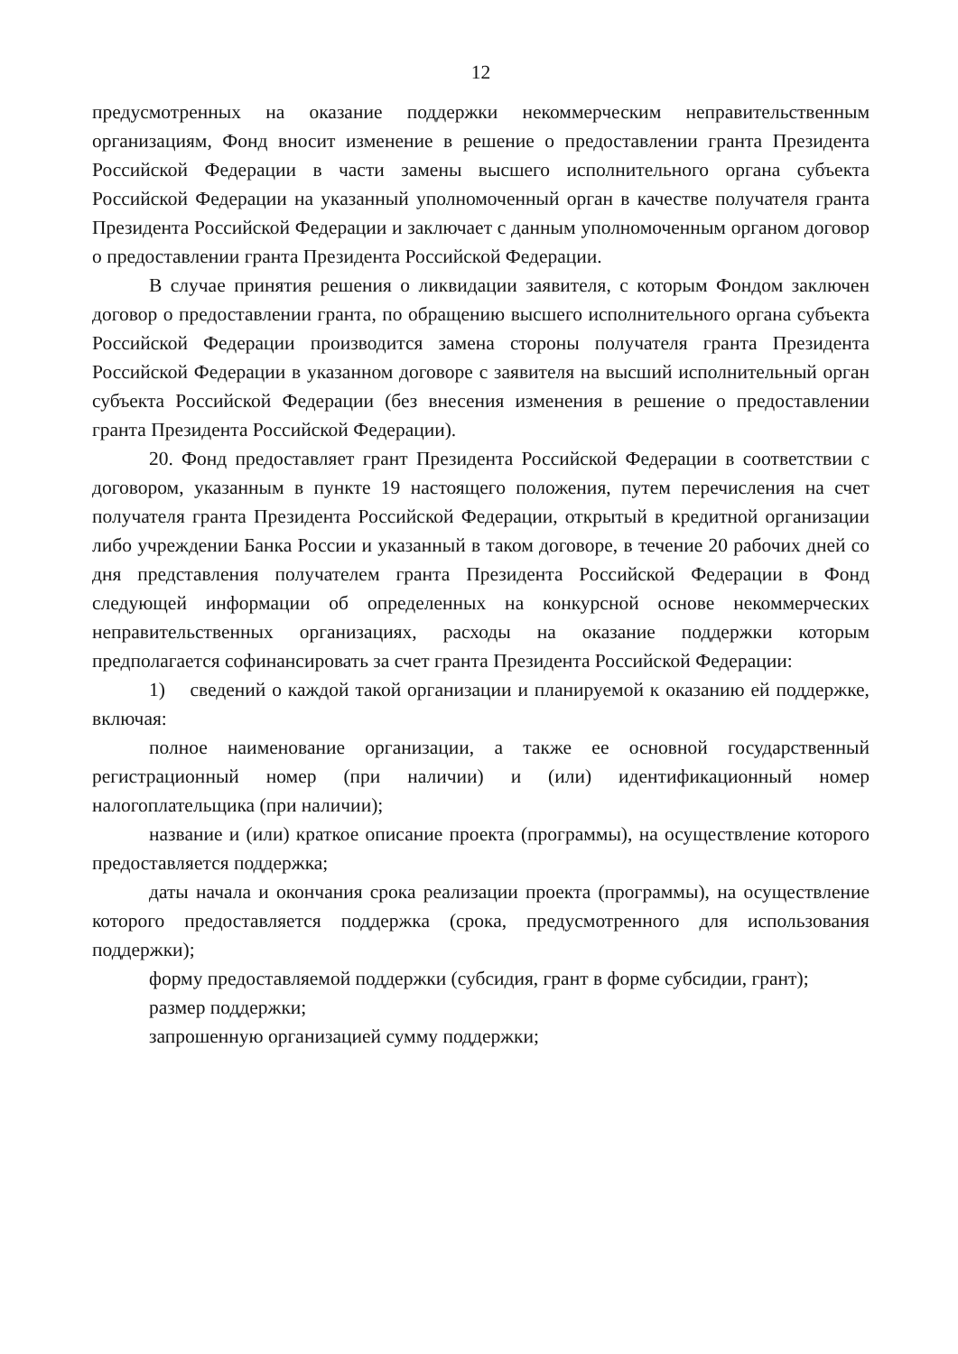12
предусмотренных на оказание поддержки некоммерческим неправительственным организациям, Фонд вносит изменение в решение о предоставлении гранта Президента Российской Федерации в части замены высшего исполнительного органа субъекта Российской Федерации на указанный уполномоченный орган в качестве получателя гранта Президента Российской Федерации и заключает с данным уполномоченным органом договор о предоставлении гранта Президента Российской Федерации.
В случае принятия решения о ликвидации заявителя, с которым Фондом заключен договор о предоставлении гранта, по обращению высшего исполнительного органа субъекта Российской Федерации производится замена стороны получателя гранта Президента Российской Федерации в указанном договоре с заявителя на высший исполнительный орган субъекта Российской Федерации (без внесения изменения в решение о предоставлении гранта Президента Российской Федерации).
20. Фонд предоставляет грант Президента Российской Федерации в соответствии с договором, указанным в пункте 19 настоящего положения, путем перечисления на счет получателя гранта Президента Российской Федерации, открытый в кредитной организации либо учреждении Банка России и указанный в таком договоре, в течение 20 рабочих дней со дня представления получателем гранта Президента Российской Федерации в Фонд следующей информации об определенных на конкурсной основе некоммерческих неправительственных организациях, расходы на оказание поддержки которым предполагается софинансировать за счет гранта Президента Российской Федерации:
1) сведений о каждой такой организации и планируемой к оказанию ей поддержке, включая:
полное наименование организации, а также ее основной государственный регистрационный номер (при наличии) и (или) идентификационный номер налогоплательщика (при наличии);
название и (или) краткое описание проекта (программы), на осуществление которого предоставляется поддержка;
даты начала и окончания срока реализации проекта (программы), на осуществление которого предоставляется поддержка (срока, предусмотренного для использования поддержки);
форму предоставляемой поддержки (субсидия, грант в форме субсидии, грант);
размер поддержки;
запрошенную организацией сумму поддержки;